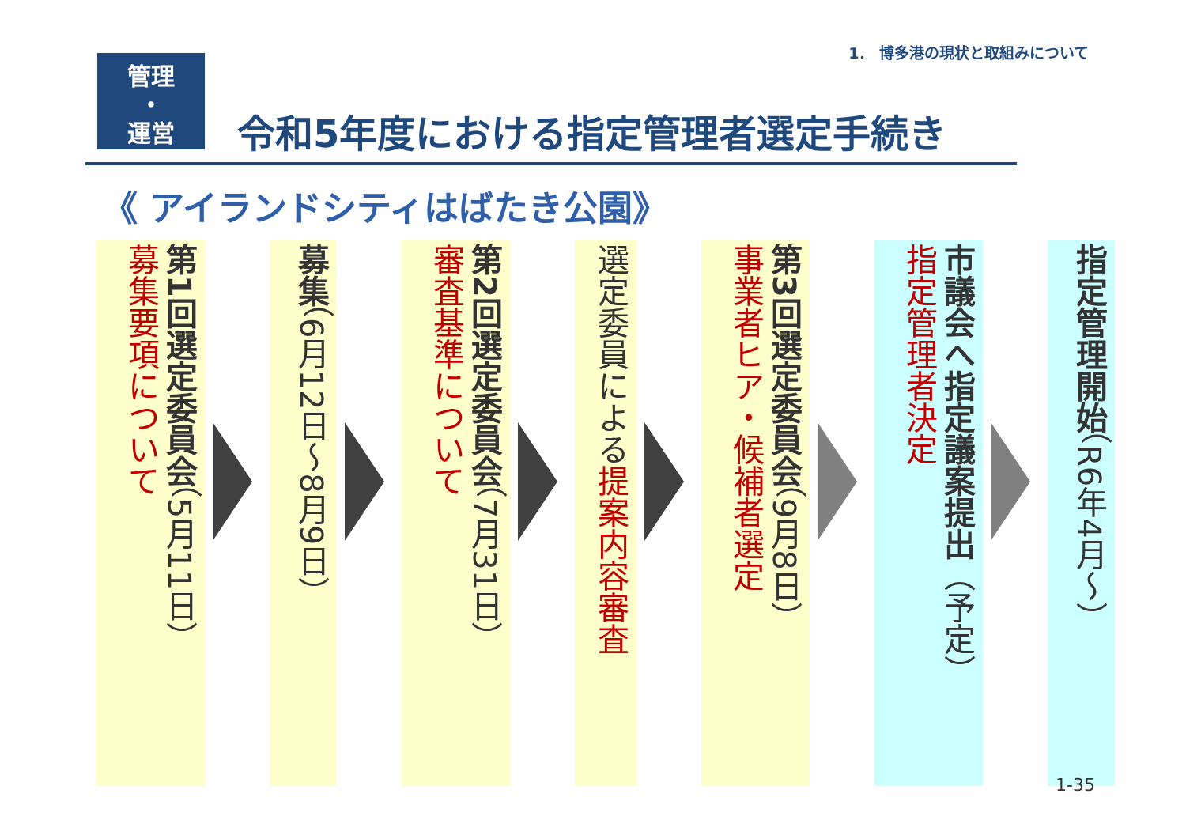1． 博多港の現状と取組みについて
管理
・
運営
令和5年度における指定管理者選定手続き
《 アイランドシティはばたき公園》
第1回選定委員会（5月11日）
募集要項について
募集（6月12日～8月9日）
第2回選定委員会（7月31日）
審査基準について
選定委員による提案内容審査
第3回選定委員会（9月8日）
事業者ヒア・候補者選定
市議会へ指定議案提出（予定）
指定管理者決定
指定管理開始（R6年4月～）
1-35